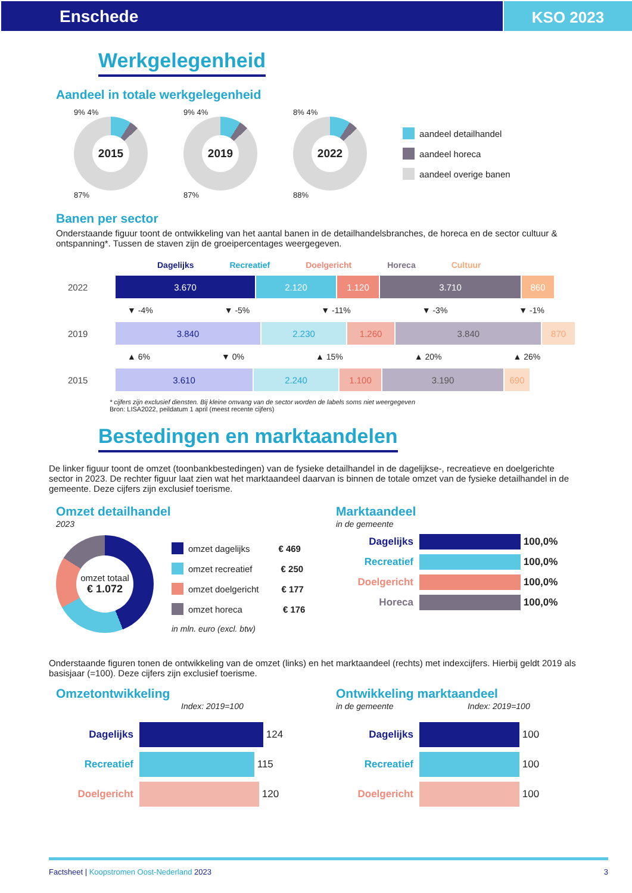Enschede KSO 2023
Werkgelegenheid
Aandeel in totale werkgelegenheid
9% 4%
2015
87%
9% 4%
2019
87%
8% 4%
2022
88%
aandeel detailhandel
aandeel horeca
aandeel overige banen
Banen per sector
Onderstaande figuur toont de ontwikkeling van het aantal banen in de detailhandelsbranches, de horeca en de sector cultuur & ontspanning*. Tussen de staven zijn de groeipercentages weergegeven.
Dagelijks Recreatief Doelgericht Horeca Cultuur
2022
3.670 2.120 1.120 3.710 860
▼ -4% ▼ -5% ▼ -11% ▼ -3% ▼ -1%
2019
3.840 2.230 1.260 3.840 870
▲ 6% ▼ 0% ▲ 15% ▲ 20% ▲ 26%
2015
3.610 2.240 1.100 3.190 690
* cijfers zijn exclusief diensten. Bij kleine omvang van de sector worden de labels soms niet weergegeven
Bron: LISA2022, peildatum 1 april (meest recente cijfers)
Bestedingen en marktaandelen
De linker figuur toont de omzet (toonbankbestedingen) van de fysieke detailhandel in de dagelijkse-, recreatieve en doelgerichte sector in 2023. De rechter figuur laat zien wat het marktaandeel daarvan is binnen de totale omzet van de fysieke detailhandel in de gemeente. Deze cijfers zijn exclusief toerisme.
Omzet detailhandel
2023
omzet totaal
€ 1.072
omzet dagelijks € 469
omzet recreatief € 250
omzet doelgericht € 177
omzet horeca € 176
in mln. euro (excl. btw)
Marktaandeel
in de gemeente
Dagelijks 100,0%
Recreatief 100,0%
Doelgericht 100,0%
Horeca 100,0%
Onderstaande figuren tonen de ontwikkeling van de omzet (links) en het marktaandeel (rechts) met indexcijfers. Hierbij geldt 2019 als basisjaar (=100). Deze cijfers zijn exclusief toerisme.
Omzetontwikkeling
Index: 2019=100
Dagelijks 124
Recreatief 115
Doelgericht 120
Ontwikkeling marktaandeel
in de gemeente Index: 2019=100
Dagelijks 100
Recreatief 100
Doelgericht 100
Factsheet | Koopstromen Oost-Nederland 2023 3